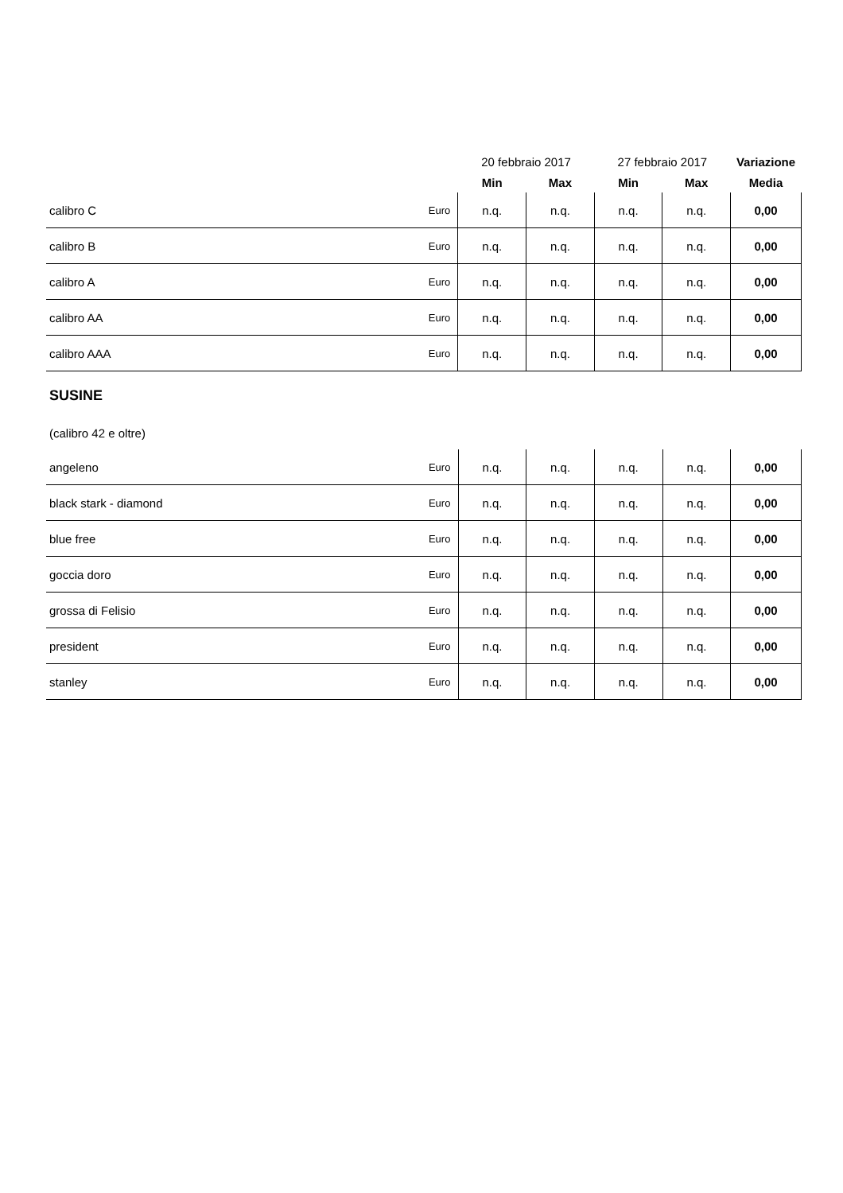| | | 20 febbraio 2017 | | 27 febbraio 2017 | | Variazione |
| --- | --- | --- | --- | --- | --- | --- |
| | | Min | Max | Min | Max | Media |
| calibro C | Euro | n.q. | n.q. | n.q. | n.q. | 0,00 |
| calibro B | Euro | n.q. | n.q. | n.q. | n.q. | 0,00 |
| calibro A | Euro | n.q. | n.q. | n.q. | n.q. | 0,00 |
| calibro AA | Euro | n.q. | n.q. | n.q. | n.q. | 0,00 |
| calibro AAA | Euro | n.q. | n.q. | n.q. | n.q. | 0,00 |
SUSINE
(calibro 42 e oltre)
| angeleno | Euro | n.q. | n.q. | n.q. | n.q. | 0,00 |
| black stark - diamond | Euro | n.q. | n.q. | n.q. | n.q. | 0,00 |
| blue free | Euro | n.q. | n.q. | n.q. | n.q. | 0,00 |
| goccia doro | Euro | n.q. | n.q. | n.q. | n.q. | 0,00 |
| grossa di Felisio | Euro | n.q. | n.q. | n.q. | n.q. | 0,00 |
| president | Euro | n.q. | n.q. | n.q. | n.q. | 0,00 |
| stanley | Euro | n.q. | n.q. | n.q. | n.q. | 0,00 |